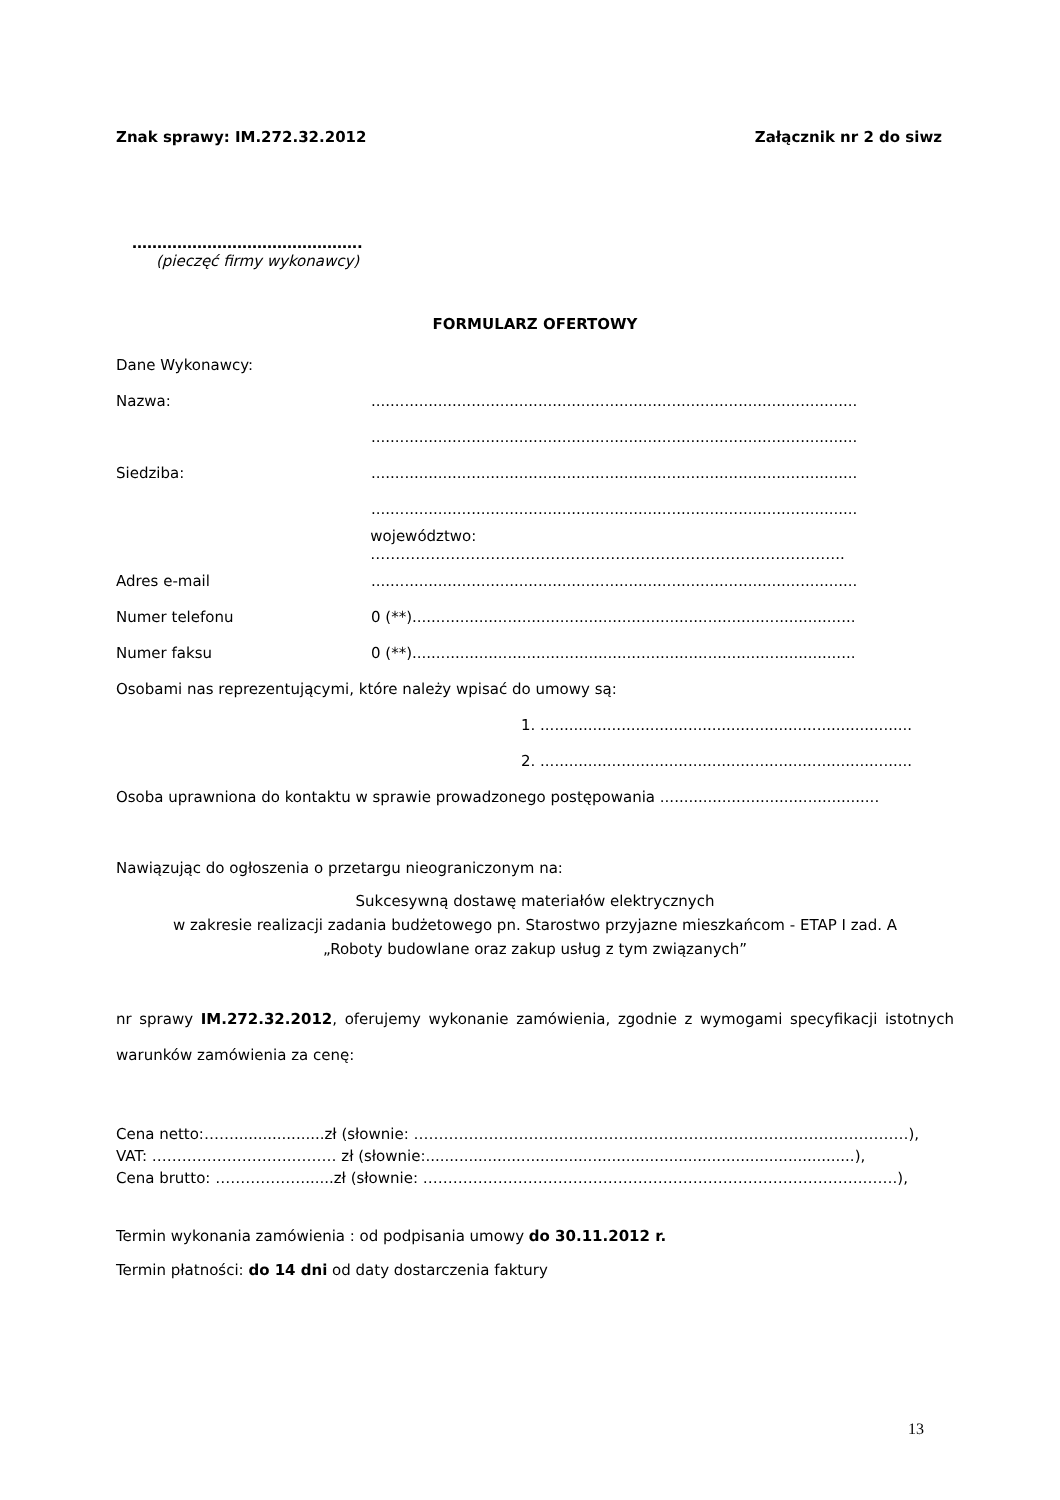Znak sprawy: IM.272.32.2012 Załącznik nr 2 do siwz
……………………………………….
(pieczęć firmy wykonawcy)
FORMULARZ OFERTOWY
Dane Wykonawcy:
Nazwa:......................................................................................................
......................................................................................................
Siedziba:......................................................................................................
......................................................................................................
województwo: …………………………………………………………………………………..
Adres e-mail......................................................................................................
Numer telefonu 0 (**).............................................................................................
Numer faksu 0 (**).............................................................................................
Osobami nas reprezentującymi, które należy wpisać do umowy są:
1. ..............................................................................
2. ..............................................................................
Osoba uprawniona do kontaktu w sprawie prowadzonego postępowania ..............................................
Nawiązując do ogłoszenia o przetargu nieograniczonym na:
Sukcesywną dostawę materiałów elektrycznych
w zakresie realizacji zadania budżetowego pn. Starostwo przyjazne mieszkańcom - ETAP I zad. A
„Roboty budowlane oraz zakup usług z tym związanych”
nr sprawy IM.272.32.2012, oferujemy wykonanie zamówienia, zgodnie z wymogami specyfikacji istotnych warunków zamówienia za cenę:
Cena netto:……...................zł (słownie: ………………………………………………………………………………………),
VAT: ……………………….……… zł (słownie:..........................................................................................),
Cena brutto: ………………......zł (słownie: …………………………………………………………………………….…….),
Termin wykonania zamówienia : od podpisania umowy do 30.11.2012 r.
Termin płatności: do 14 dni od daty dostarczenia faktury
13